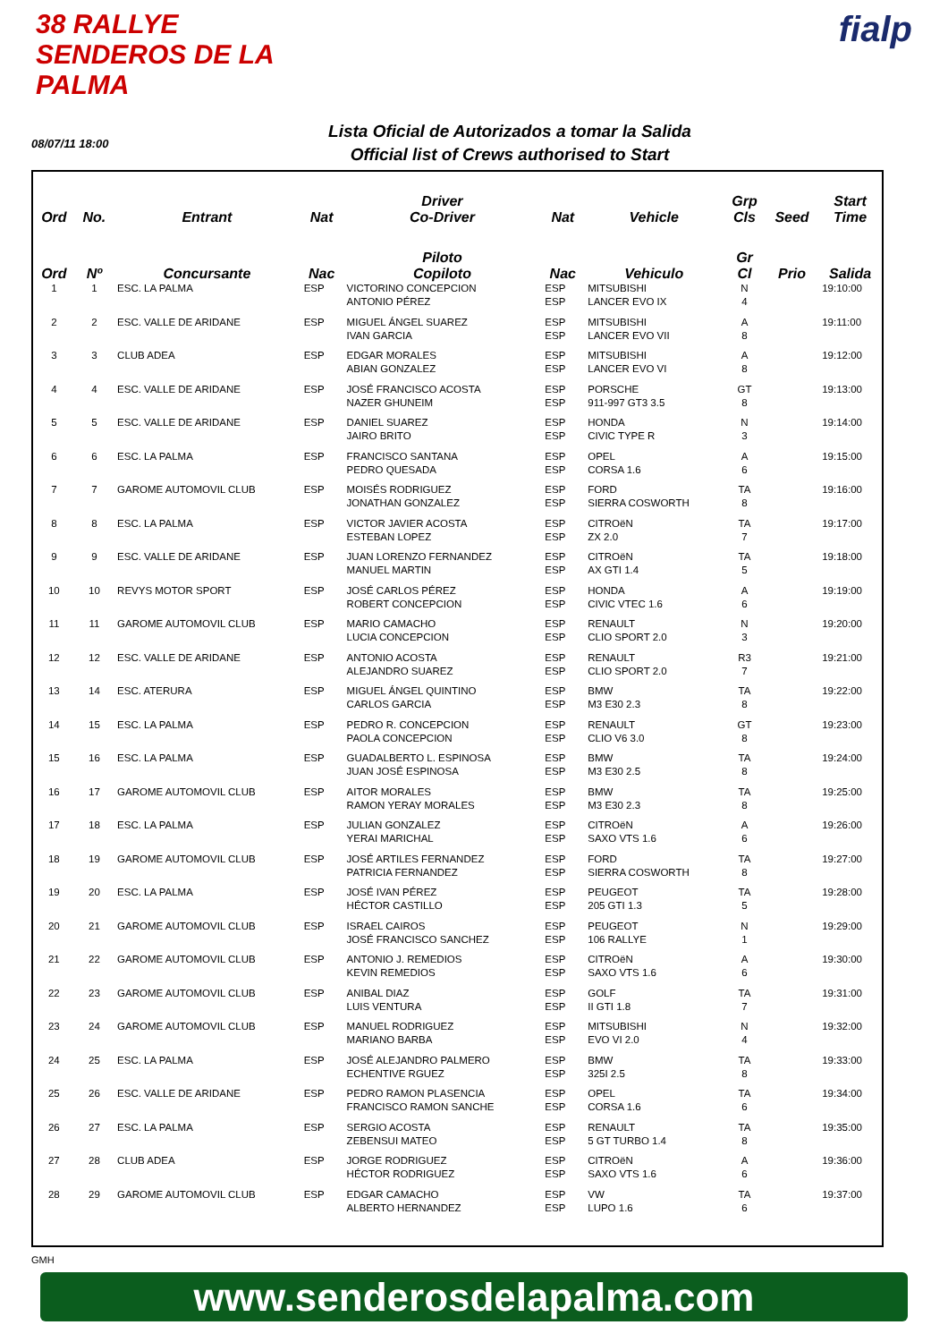38 RALLYE SENDEROS DE LA PALMA
fialp
08/07/11 18:00
Lista Oficial de Autorizados a tomar la Salida
Official list of Crews authorised to Start
| Ord | No. | Entrant | Nat | Driver Co-Driver | Nat | Vehicle | Grp Cls | Seed | Start Time |
| --- | --- | --- | --- | --- | --- | --- | --- | --- | --- |
| Ord | Nº | Concursante | Nac | Piloto Copiloto | Nac | Vehiculo | Gr Cl | Prio | Salida |
| 1 | 1 | ESC. LA PALMA | ESP | VICTORINO CONCEPCION ANTONIO PÉREZ | ESP ESP | MITSUBISHI LANCER EVO IX | N 4 | | 19:10:00 |
| 2 | 2 | ESC. VALLE DE ARIDANE | ESP | MIGUEL ÁNGEL SUAREZ IVAN GARCIA | ESP ESP | MITSUBISHI LANCER EVO VII | A 8 | | 19:11:00 |
| 3 | 3 | CLUB ADEA | ESP | EDGAR MORALES ABIAN GONZALEZ | ESP ESP | MITSUBISHI LANCER EVO VI | A 8 | | 19:12:00 |
| 4 | 4 | ESC. VALLE DE ARIDANE | ESP | JOSÉ FRANCISCO ACOSTA NAZER GHUNEIM | ESP ESP | PORSCHE 911-997 GT3 3.5 | GT 8 | | 19:13:00 |
| 5 | 5 | ESC. VALLE DE ARIDANE | ESP | DANIEL SUAREZ JAIRO BRITO | ESP ESP | HONDA CIVIC TYPE R | N 3 | | 19:14:00 |
| 6 | 6 | ESC. LA PALMA | ESP | FRANCISCO SANTANA PEDRO QUESADA | ESP ESP | OPEL CORSA 1.6 | A 6 | | 19:15:00 |
| 7 | 7 | GAROME AUTOMOVIL CLUB | ESP | MOISÉS RODRIGUEZ JONATHAN GONZALEZ | ESP ESP | FORD SIERRA COSWORTH | TA 8 | | 19:16:00 |
| 8 | 8 | ESC. LA PALMA | ESP | VICTOR JAVIER ACOSTA ESTEBAN LOPEZ | ESP ESP | CITROëN ZX 2.0 | TA 7 | | 19:17:00 |
| 9 | 9 | ESC. VALLE DE ARIDANE | ESP | JUAN LORENZO FERNANDEZ MANUEL MARTIN | ESP ESP | CITROëN AX GTI 1.4 | TA 5 | | 19:18:00 |
| 10 | 10 | REVYS MOTOR SPORT | ESP | JOSÉ CARLOS PÉREZ ROBERT CONCEPCION | ESP ESP | HONDA CIVIC VTEC 1.6 | A 6 | | 19:19:00 |
| 11 | 11 | GAROME AUTOMOVIL CLUB | ESP | MARIO CAMACHO LUCIA CONCEPCION | ESP ESP | RENAULT CLIO SPORT 2.0 | N 3 | | 19:20:00 |
| 12 | 12 | ESC. VALLE DE ARIDANE | ESP | ANTONIO ACOSTA ALEJANDRO SUAREZ | ESP ESP | RENAULT CLIO SPORT 2.0 | R3 7 | | 19:21:00 |
| 13 | 14 | ESC. ATERURA | ESP | MIGUEL ÁNGEL QUINTINO CARLOS GARCIA | ESP ESP | BMW M3 E30 2.3 | TA 8 | | 19:22:00 |
| 14 | 15 | ESC. LA PALMA | ESP | PEDRO R. CONCEPCION PAOLA CONCEPCION | ESP ESP | RENAULT CLIO V6 3.0 | GT 8 | | 19:23:00 |
| 15 | 16 | ESC. LA PALMA | ESP | GUADALBERTO L. ESPINOSA JUAN JOSÉ ESPINOSA | ESP ESP | BMW M3 E30 2.5 | TA 8 | | 19:24:00 |
| 16 | 17 | GAROME AUTOMOVIL CLUB | ESP | AITOR MORALES RAMON YERAY MORALES | ESP ESP | BMW M3 E30 2.3 | TA 8 | | 19:25:00 |
| 17 | 18 | ESC. LA PALMA | ESP | JULIAN GONZALEZ YERAI MARICHAL | ESP ESP | CITROëN SAXO VTS 1.6 | A 6 | | 19:26:00 |
| 18 | 19 | GAROME AUTOMOVIL CLUB | ESP | JOSÉ ARTILES FERNANDEZ PATRICIA FERNANDEZ | ESP ESP | FORD SIERRA COSWORTH | TA 8 | | 19:27:00 |
| 19 | 20 | ESC. LA PALMA | ESP | JOSÉ IVAN PÉREZ HÉCTOR CASTILLO | ESP ESP | PEUGEOT 205 GTI 1.3 | TA 5 | | 19:28:00 |
| 20 | 21 | GAROME AUTOMOVIL CLUB | ESP | ISRAEL CAIROS JOSÉ FRANCISCO SANCHEZ | ESP ESP | PEUGEOT 106 RALLYE | N 1 | | 19:29:00 |
| 21 | 22 | GAROME AUTOMOVIL CLUB | ESP | ANTONIO J. REMEDIOS KEVIN REMEDIOS | ESP ESP | CITROëN SAXO VTS 1.6 | A 6 | | 19:30:00 |
| 22 | 23 | GAROME AUTOMOVIL CLUB | ESP | ANIBAL DIAZ LUIS VENTURA | ESP ESP | GOLF II GTI 1.8 | TA 7 | | 19:31:00 |
| 23 | 24 | GAROME AUTOMOVIL CLUB | ESP | MANUEL RODRIGUEZ MARIANO BARBA | ESP ESP | MITSUBISHI EVO VI 2.0 | N 4 | | 19:32:00 |
| 24 | 25 | ESC. LA PALMA | ESP | JOSÉ ALEJANDRO PALMERO ECHENTIVE RGUEZ | ESP ESP | BMW 325I 2.5 | TA 8 | | 19:33:00 |
| 25 | 26 | ESC. VALLE DE ARIDANE | ESP | PEDRO RAMON PLASENCIA FRANCISCO RAMON SANCHE | ESP ESP | OPEL CORSA 1.6 | TA 6 | | 19:34:00 |
| 26 | 27 | ESC. LA PALMA | ESP | SERGIO ACOSTA ZEBENSUI MATEO | ESP ESP | RENAULT 5 GT TURBO 1.4 | TA 8 | | 19:35:00 |
| 27 | 28 | CLUB ADEA | ESP | JORGE RODRIGUEZ HÉCTOR RODRIGUEZ | ESP ESP | CITROëN SAXO VTS 1.6 | A 6 | | 19:36:00 |
| 28 | 29 | GAROME AUTOMOVIL CLUB | ESP | EDGAR CAMACHO ALBERTO HERNANDEZ | ESP ESP | VW LUPO 1.6 | TA 6 | | 19:37:00 |
GMH
www.senderosdelapalma.com